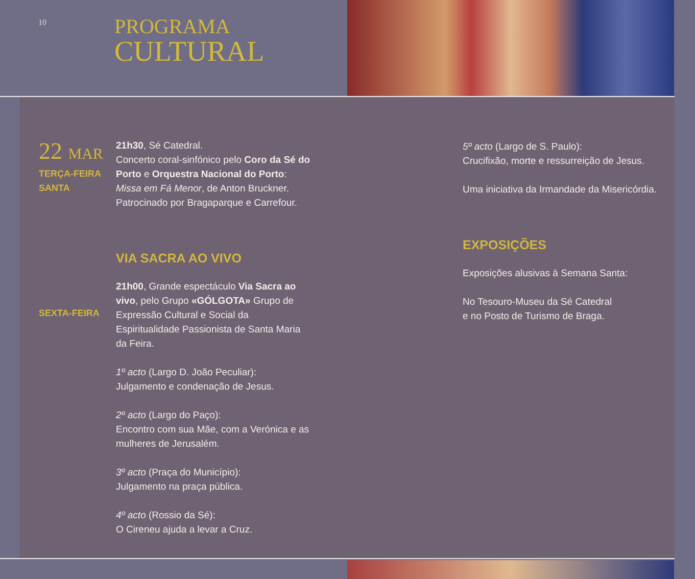10
PROGRAMA
CULTURAL
22 MAR
TERÇA-FEIRA
SANTA
SEXTA-FEIRA
21h30, Sé Catedral.
Concerto coral-sinfónico pelo Coro da Sé do Porto e Orquestra Nacional do Porto: Missa em Fá Menor, de Anton Bruckner.
Patrocinado por Bragaparque e Carrefour.
VIA SACRA AO VIVO
21h00, Grande espectáculo Via Sacra ao vivo, pelo Grupo «GÓLGOTA» Grupo de Expressão Cultural e Social da Espiritualidade Passionista de Santa Maria da Feira.
1º acto (Largo D. João Peculiar):
Julgamento e condenação de Jesus.
2º acto (Largo do Paço):
Encontro com sua Mãe, com a Verónica e as mulheres de Jerusalém.
3º acto (Praça do Município):
Julgamento na praça pública.
4º acto (Rossio da Sé):
O Cireneu ajuda a levar a Cruz.
5º acto (Largo de S. Paulo):
Crucifixão, morte e ressurreição de Jesus.
Uma iniciativa da Irmandade da Misericórdia.
EXPOSIÇÕES
Exposições alusivas à Semana Santa:
No Tesouro-Museu da Sé Catedral
e no Posto de Turismo de Braga.